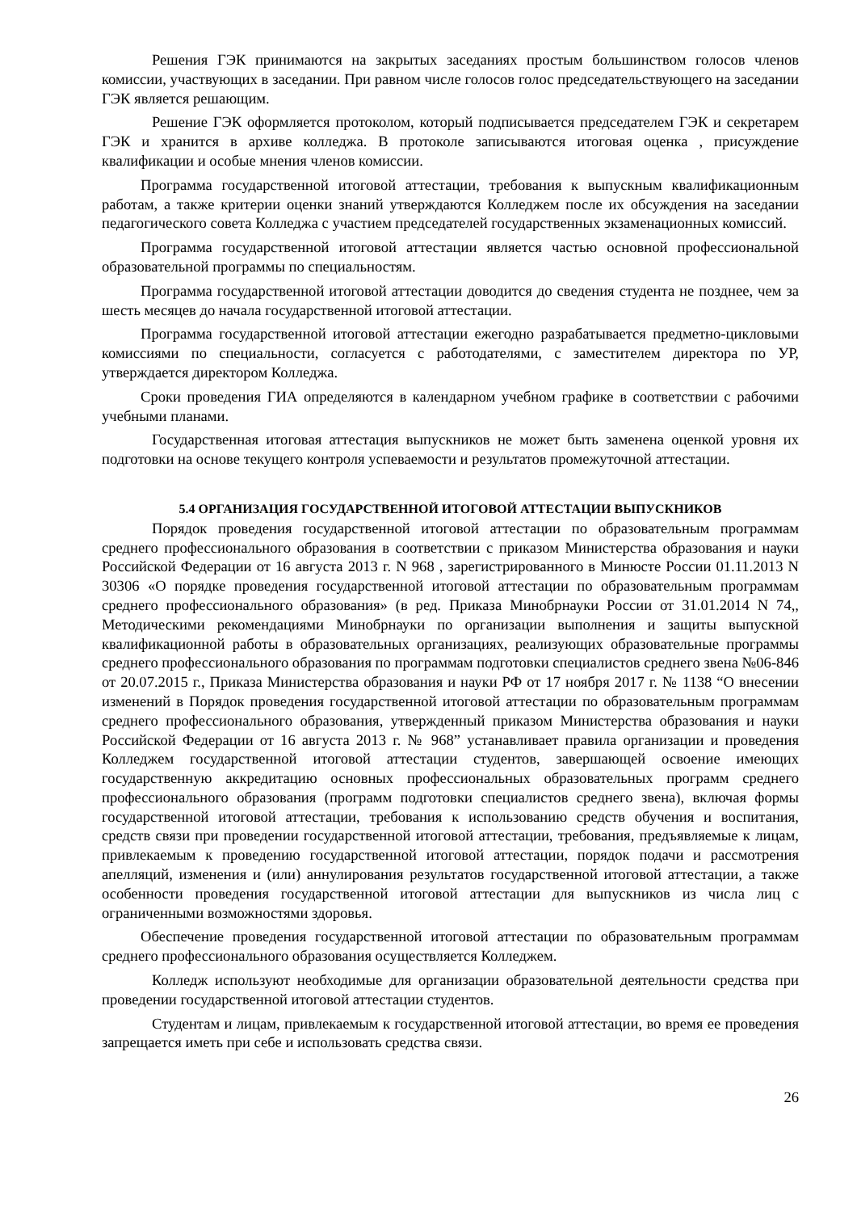Решения ГЭК принимаются на закрытых заседаниях простым большинством голосов членов комиссии, участвующих в заседании. При равном числе голосов голос председательствующего на заседании ГЭК является решающим.
Решение ГЭК оформляется протоколом, который подписывается председателем ГЭК и секретарем ГЭК и хранится в архиве колледжа. В протоколе записываются итоговая оценка , присуждение квалификации и особые мнения членов комиссии.
Программа государственной итоговой аттестации, требования к выпускным квалификационным работам, а также критерии оценки знаний утверждаются Колледжем после их обсуждения на заседании педагогического совета Колледжа с участием председателей государственных экзаменационных комиссий.
Программа государственной итоговой аттестации является частью основной профессиональной образовательной программы по специальностям.
Программа государственной итоговой аттестации доводится до сведения студента не позднее, чем за шесть месяцев до начала государственной итоговой аттестации.
Программа государственной итоговой аттестации ежегодно разрабатывается предметно-цикловыми комиссиями по специальности, согласуется с работодателями, с заместителем директора по УР, утверждается директором Колледжа.
Сроки проведения ГИА определяются в календарном учебном графике в соответствии с рабочими учебными планами.
Государственная итоговая аттестация выпускников не может быть заменена оценкой уровня их подготовки на основе текущего контроля успеваемости и результатов промежуточной аттестации.
5.4 ОРГАНИЗАЦИЯ ГОСУДАРСТВЕННОЙ ИТОГОВОЙ АТТЕСТАЦИИ ВЫПУСКНИКОВ
Порядок проведения государственной итоговой аттестации по образовательным программам среднего профессионального образования в соответствии с приказом Министерства образования и науки Российской Федерации от 16 августа 2013 г. N 968 , зарегистрированного в Минюсте России 01.11.2013 N 30306 «О порядке проведения государственной итоговой аттестации по образовательным программам среднего профессионального образования» (в ред. Приказа Минобрнауки России от 31.01.2014 N 74,, Методическими рекомендациями Минобрнауки по организации выполнения и защиты выпускной квалификационной работы в образовательных организациях, реализующих образовательные программы среднего профессионального образования по программам подготовки специалистов среднего звена №06-846 от 20.07.2015 г., Приказа Министерства образования и науки РФ от 17 ноября 2017 г. № 1138 “О внесении изменений в Порядок проведения государственной итоговой аттестации по образовательным программам среднего профессионального образования, утвержденный приказом Министерства образования и науки Российской Федерации от 16 августа 2013 г. № 968” устанавливает правила организации и проведения Колледжем государственной итоговой аттестации студентов, завершающей освоение имеющих государственную аккредитацию основных профессиональных образовательных программ среднего профессионального образования (программ подготовки специалистов среднего звена), включая формы государственной итоговой аттестации, требования к использованию средств обучения и воспитания, средств связи при проведении государственной итоговой аттестации, требования, предъявляемые к лицам, привлекаемым к проведению государственной итоговой аттестации, порядок подачи и рассмотрения апелляций, изменения и (или) аннулирования результатов государственной итоговой аттестации, а также особенности проведения государственной итоговой аттестации для выпускников из числа лиц с ограниченными возможностями здоровья.
Обеспечение проведения государственной итоговой аттестации по образовательным программам среднего профессионального образования осуществляется Колледжем.
Колледж используют необходимые для организации образовательной деятельности средства при проведении государственной итоговой аттестации студентов.
Студентам и лицам, привлекаемым к государственной итоговой аттестации, во время ее проведения запрещается иметь при себе и использовать средства связи.
26